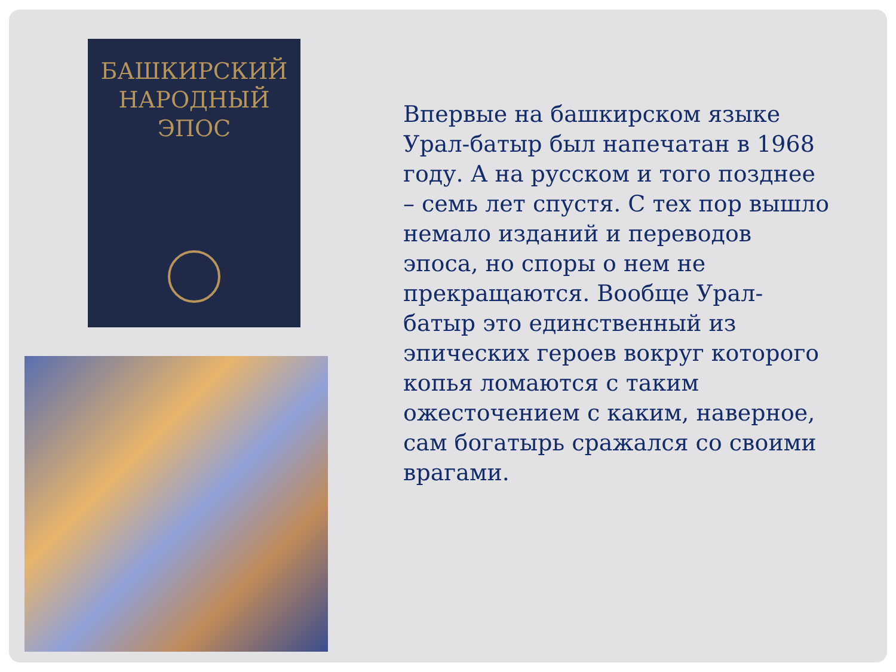БАШКИРСКИЙ
НАРОДНЫЙ
ЭПОС
Впервые на башкирском языке Урал-батыр был напечатан в 1968 году. А на русском и того позднее – семь лет спустя. С тех пор вышло немало изданий и переводов эпоса, но споры о нем не прекращаются. Вообще Урал-батыр это единственный из эпических героев вокруг которого копья ломаются с таким ожесточением с каким, наверное, сам богатырь сражался со своими врагами.